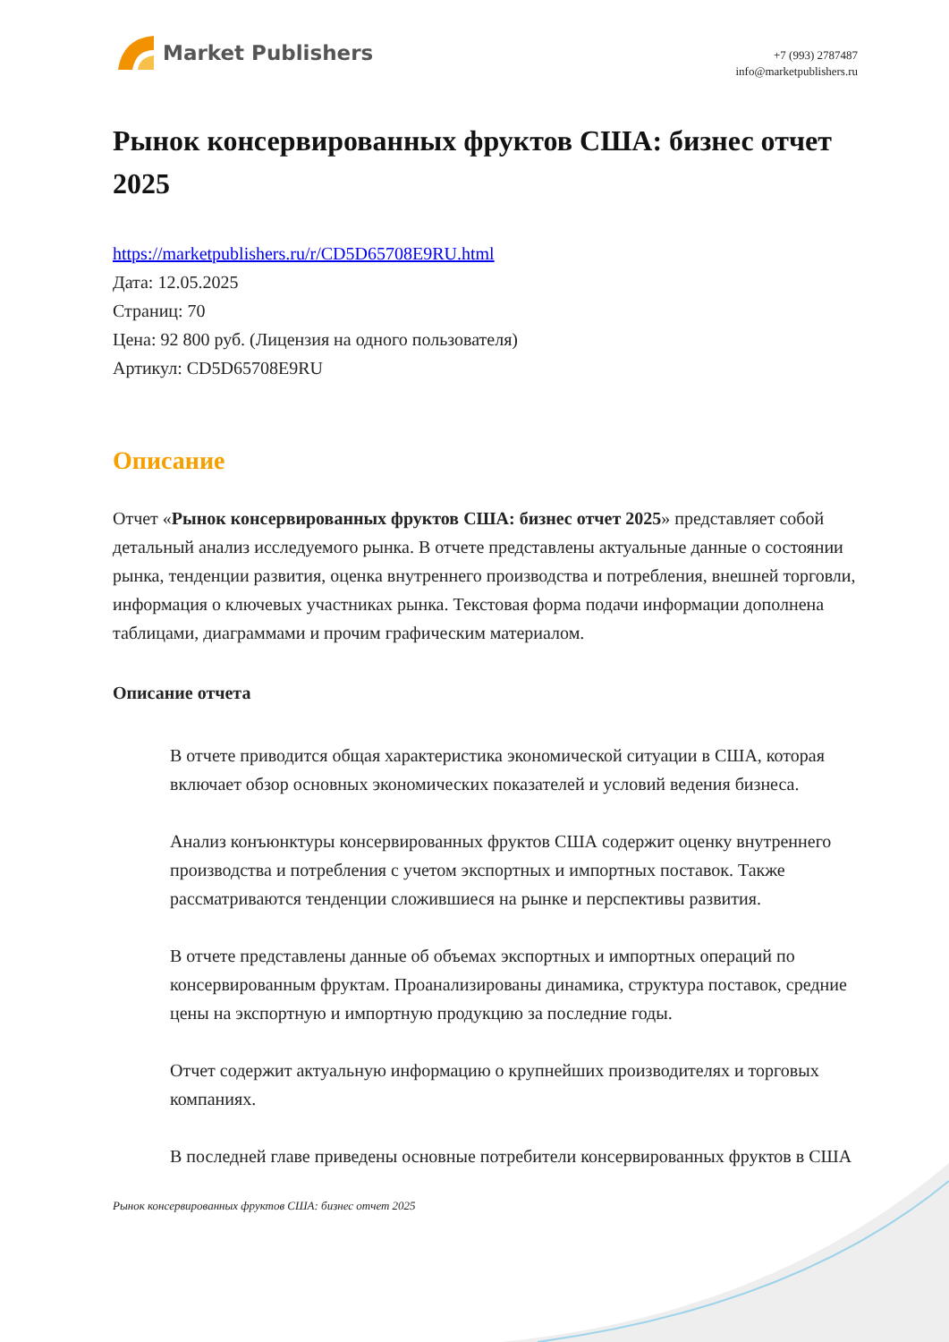Market Publishers
+7 (993) 2787487
info@marketpublishers.ru
Рынок консервированных фруктов США: бизнес отчет 2025
https://marketpublishers.ru/r/CD5D65708E9RU.html
Дата: 12.05.2025
Страниц: 70
Цена: 92 800 руб. (Лицензия на одного пользователя)
Артикул: CD5D65708E9RU
Описание
Отчет «Рынок консервированных фруктов США: бизнес отчет 2025» представляет собой детальный анализ исследуемого рынка. В отчете представлены актуальные данные о состоянии рынка, тенденции развития, оценка внутреннего производства и потребления, внешней торговли, информация о ключевых участниках рынка. Текстовая форма подачи информации дополнена таблицами, диаграммами и прочим графическим материалом.
Описание отчета
В отчете приводится общая характеристика экономической ситуации в США, которая включает обзор основных экономических показателей и условий ведения бизнеса.
Анализ конъюнктуры консервированных фруктов США содержит оценку внутреннего производства и потребления с учетом экспортных и импортных поставок. Также рассматриваются тенденции сложившиеся на рынке и перспективы развития.
В отчете представлены данные об объемах экспортных и импортных операций по консервированным фруктам. Проанализированы динамика, структура поставок, средние цены на экспортную и импортную продукцию за последние годы.
Отчет содержит актуальную информацию о крупнейших производителях и торговых компаниях.
В последней главе приведены основные потребители консервированных фруктов в США
Рынок консервированных фруктов США: бизнес отчет 2025